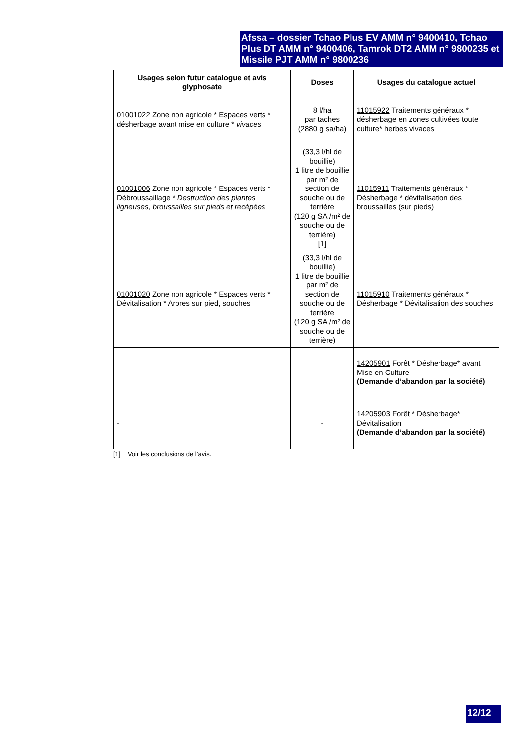Afssa – dossier Tchao Plus EV AMM n° 9400410, Tchao Plus DT AMM n° 9400406, Tamrok DT2 AMM n° 9800235 et Missile PJT AMM n° 9800236
| Usages selon futur catalogue et avis glyphosate | Doses | Usages du catalogue actuel |
| --- | --- | --- |
| 01001022 Zone non agricole * Espaces verts * désherbage avant mise en culture * vivaces | 8 l/ha par taches (2880 g sa/ha) | 11015922 Traitements généraux * désherbage en zones cultivées toute culture* herbes vivaces |
| 01001006 Zone non agricole * Espaces verts * Débroussaillage * Destruction des plantes ligneuses, broussailles sur pieds et recépées | (33,3 l/hl de bouillie) 1 litre de bouillie par m² de section de souche ou de terrière (120 g SA /m² de souche ou de terrière) [1] | 11015911 Traitements généraux * Désherbage * dévitalisation des broussailles (sur pieds) |
| 01001020 Zone non agricole * Espaces verts * Dévitalisation * Arbres sur pied, souches | (33,3 l/hl de bouillie) 1 litre de bouillie par m² de section de souche ou de terrière (120 g SA /m² de souche ou de terrière) | 11015910 Traitements généraux * Désherbage * Dévitalisation des souches |
| - | - | 14205901 Forêt * Désherbage* avant Mise en Culture (Demande d’abandon par la société) |
| - | - | 14205903 Forêt * Désherbage* Dévitalisation (Demande d’abandon par la société) |
[1] Voir les conclusions de l’avis.
12/12